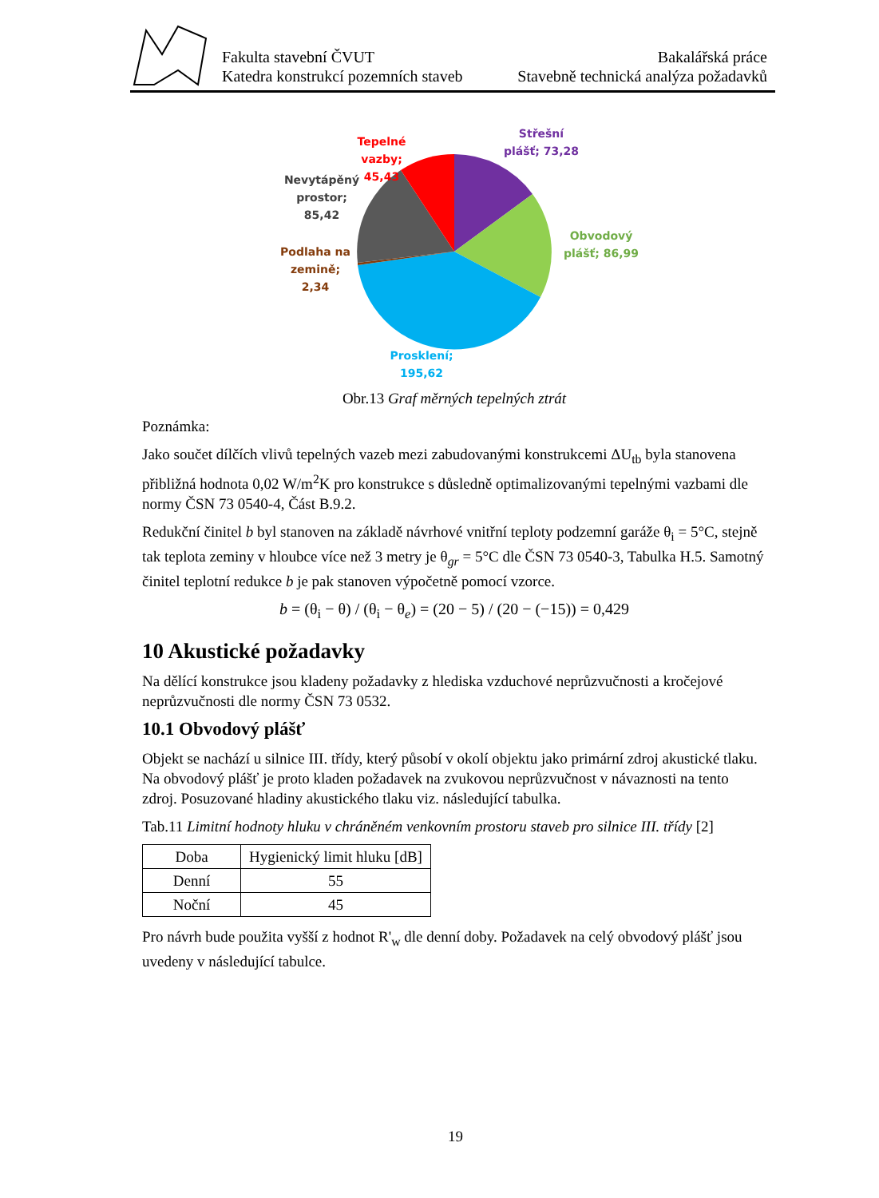Fakulta stavební ČVUT
Katedra konstrukcí pozemních staveb
Bakalářská práce
Stavebně technická analýza požadavků
Střešní
plášť; 73,28
Tepelné
vazby;
45,43
Nevytápěný
prostor;
85,42
Podlaha na
zemině;
2,34
Obvodový
plášť; 86,99
Prosklení;
195,62
Obr.13 Graf měrných tepelných ztrát
Poznámka:
Jako součet dílčích vlivů tepelných vazeb mezi zabudovanými konstrukcemi ΔU<sub>tb</sub> byla stanovena přibližná hodnota 0,02 W/m<sup>2</sup>K pro konstrukce s důsledně optimalizovanými tepelnými vazbami dle normy ČSN 73 0540-4, Část B.9.2.
Redukční činitel b byl stanoven na základě návrhové vnitřní teploty podzemní garáže θ<sub>i</sub> = 5°C, stejně tak teplota zeminy v hloubce více než 3 metry je θ<sub>gr</sub> = 5°C dle ČSN 73 0540-3, Tabulka H.5. Samotný činitel teplotní redukce b je pak stanoven výpočetně pomocí vzorce.
b = (θ<sub>i</sub> − θ) / (θ<sub>i</sub> − θ<sub>e</sub>) = (20 − 5) / (20 − (−15)) = 0,429
10 Akustické požadavky
Na dělící konstrukce jsou kladeny požadavky z hlediska vzduchové neprůzvučnosti a kročejové neprůzvučnosti dle normy ČSN 73 0532.
10.1 Obvodový plášť
Objekt se nachází u silnice III. třídy, který působí v okolí objektu jako primární zdroj akustické tlaku. Na obvodový plášť je proto kladen požadavek na zvukovou neprůzvučnost v návaznosti na tento zdroj. Posuzované hladiny akustického tlaku viz. následující tabulka.
Tab.11 Limitní hodnoty hluku v chráněném venkovním prostoru staveb pro silnice III. třídy [2]
| Doba | Hygienický limit hluku [dB] |
| Denní | 55 |
| Noční | 45 |
Pro návrh bude použita vyšší z hodnot R'<sub>w</sub> dle denní doby. Požadavek na celý obvodový plášť jsou uvedeny v následující tabulce.
19